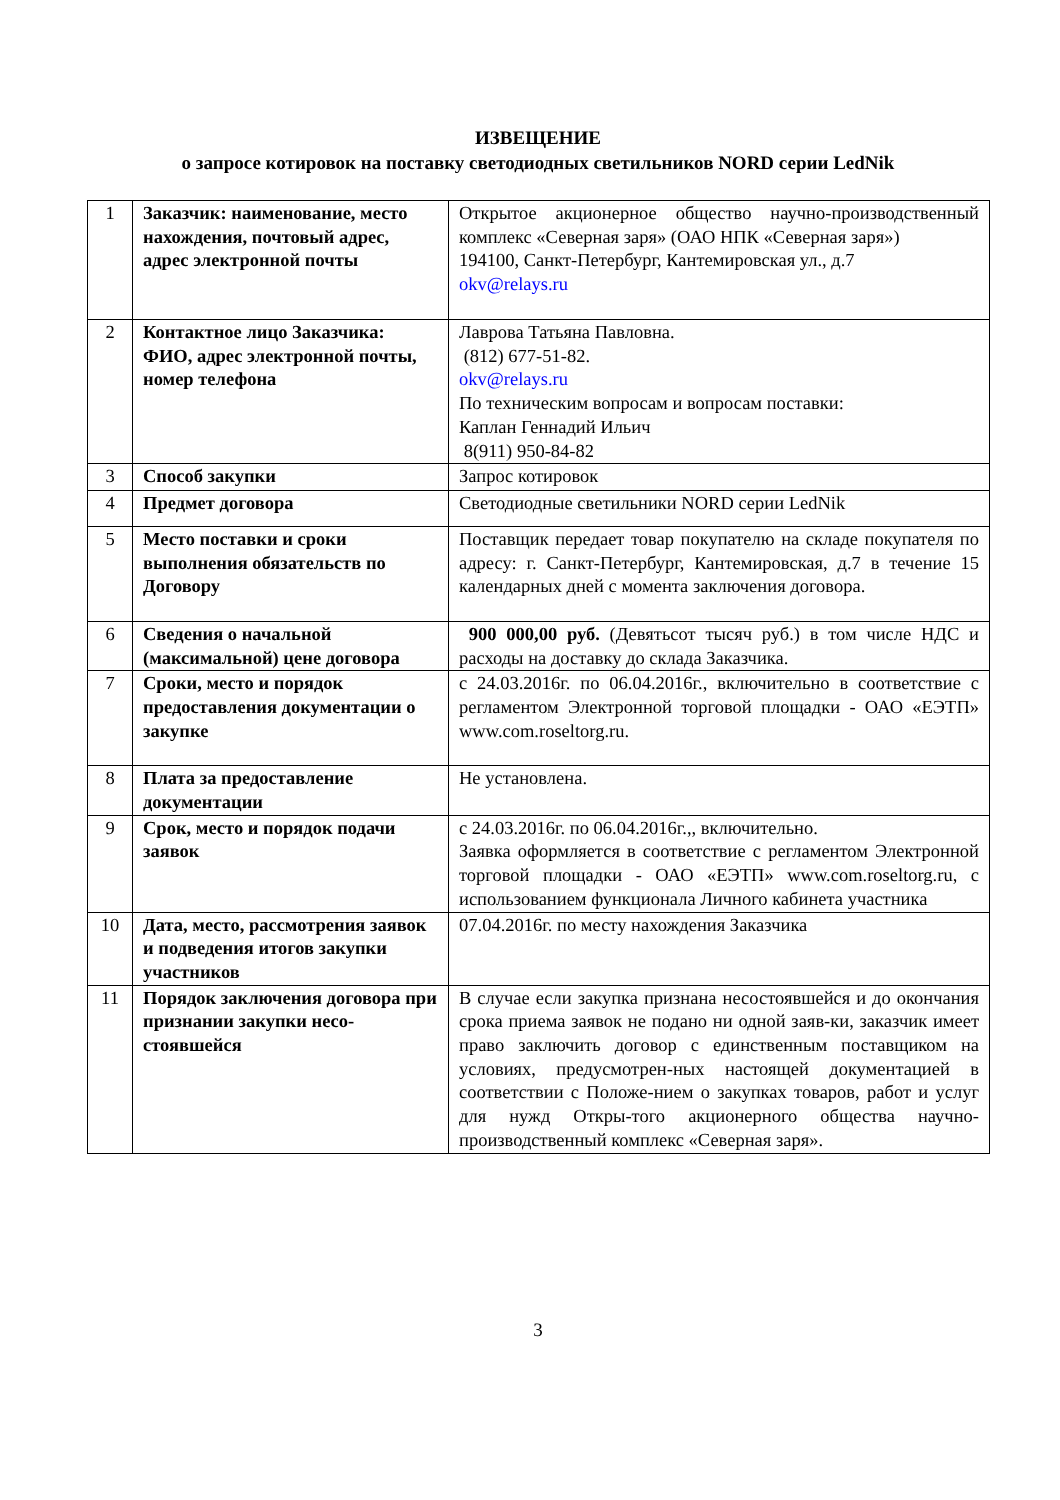ИЗВЕЩЕНИЕ
о запросе котировок на поставку светодиодных светильников NORD серии LedNik
| 1 | Заказчик: наименование, место нахождения, почтовый адрес, адрес электронной почты | Открытое акционерное общество научно-производственный комплекс «Северная заря» (ОАО НПК «Северная заря») 194100, Санкт-Петербург, Кантемировская ул., д.7 okv@relays.ru |
| 2 | Контактное лицо Заказчика: ФИО, адрес электронной почты, номер телефона | Лаврова Татьяна Павловна. (812) 677-51-82. okv@relays.ru По техническим вопросам и вопросам поставки: Каплан Геннадий Ильич 8(911) 950-84-82 |
| 3 | Способ закупки | Запрос котировок |
| 4 | Предмет договора | Светодиодные светильники NORD серии LedNik |
| 5 | Место поставки и сроки выполнения обязательств по Договору | Поставщик передает товар покупателю на складе покупателя по адресу: г. Санкт-Петербург, Кантемировская, д.7 в течение 15 календарных дней с момента заключения договора. |
| 6 | Сведения о начальной (максимальной) цене договора | 900 000,00 руб. (Девятьсот тысяч руб.) в том числе НДС и расходы на доставку до склада Заказчика. |
| 7 | Сроки, место и порядок предоставления документации о закупке | с 24.03.2016г. по 06.04.2016г., включительно в соответствие с регламентом Электронной торговой площадки - ОАО «ЕЭТП» www.com.roseltorg.ru. |
| 8 | Плата за предоставление документации | Не установлена. |
| 9 | Срок, место и порядок подачи заявок | с 24.03.2016г. по 06.04.2016г.,, включительно. Заявка оформляется в соответствие с регламентом Электронной торговой площадки - ОАО «ЕЭТП» www.com.roseltorg.ru, с использованием функционала Личного кабинета участника |
| 10 | Дата, место, рассмотрения заявок и подведения итогов закупки участников | 07.04.2016г. по месту нахождения Заказчика |
| 11 | Порядок заключения договора при признании закупки несо-стоявшейся | В случае если закупка признана несостоявшейся и до окончания срока приема заявок не подано ни одной заяв-ки, заказчик имеет право заключить договор с единственным поставщиком на условиях, предусмотрен-ных настоящей документацией в соответствии с Положе-нием о закупках товаров, работ и услуг для нужд Откры-того акционерного общества научно-производственный комплекс «Северная заря». |
3